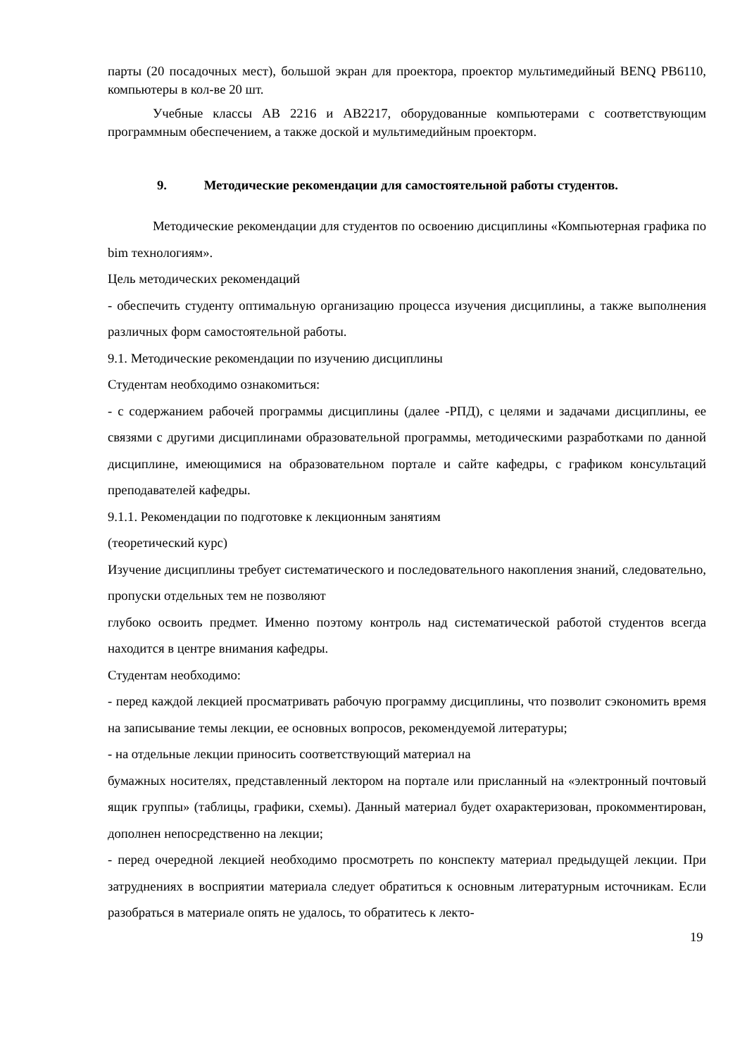парты (20 посадочных мест), большой экран для проектора, проектор мультимедийный BENQ PB6110, компьютеры в кол-ве 20 шт.
Учебные классы АВ 2216 и АВ2217, оборудованные компьютерами с соответствующим программным обеспечением, а также доской и мультимедийным проекторм.
9. Методические рекомендации для самостоятельной работы студентов.
Методические рекомендации для студентов по освоению дисциплины «Компьютерная графика по bim технологиям».
Цель методических рекомендаций
- обеспечить студенту оптимальную организацию процесса изучения дисциплины, а также выполнения различных форм самостоятельной работы.
9.1. Методические рекомендации по изучению дисциплины
Студентам необходимо ознакомиться:
- с содержанием рабочей программы дисциплины (далее -РПД), с целями и задачами дисциплины, ее связями с другими дисциплинами образовательной программы, методическими разработками по данной дисциплине, имеющимися на образовательном портале и сайте кафедры, с графиком консультаций преподавателей кафедры.
9.1.1. Рекомендации по подготовке к лекционным занятиям
(теоретический курс)
Изучение дисциплины требует систематического и последовательного накопления знаний, следовательно, пропуски отдельных тем не позволяют
глубоко освоить предмет. Именно поэтому контроль над систематической работой студентов всегда находится в центре внимания кафедры.
Студентам необходимо:
- перед каждой лекцией просматривать рабочую программу дисциплины, что позволит сэкономить время на записывание темы лекции, ее основных вопросов, рекомендуемой литературы;
- на отдельные лекции приносить соответствующий материал на
бумажных носителях, представленный лектором на портале или присланный на «электронный почтовый ящик группы» (таблицы, графики, схемы). Данный материал будет охарактеризован, прокомментирован, дополнен непосредственно на лекции;
- перед очередной лекцией необходимо просмотреть по конспекту материал предыдущей лекции. При затруднениях в восприятии материала следует обратиться к основным литературным источникам. Если разобраться в материале опять не удалось, то обратитесь к лекто-
19